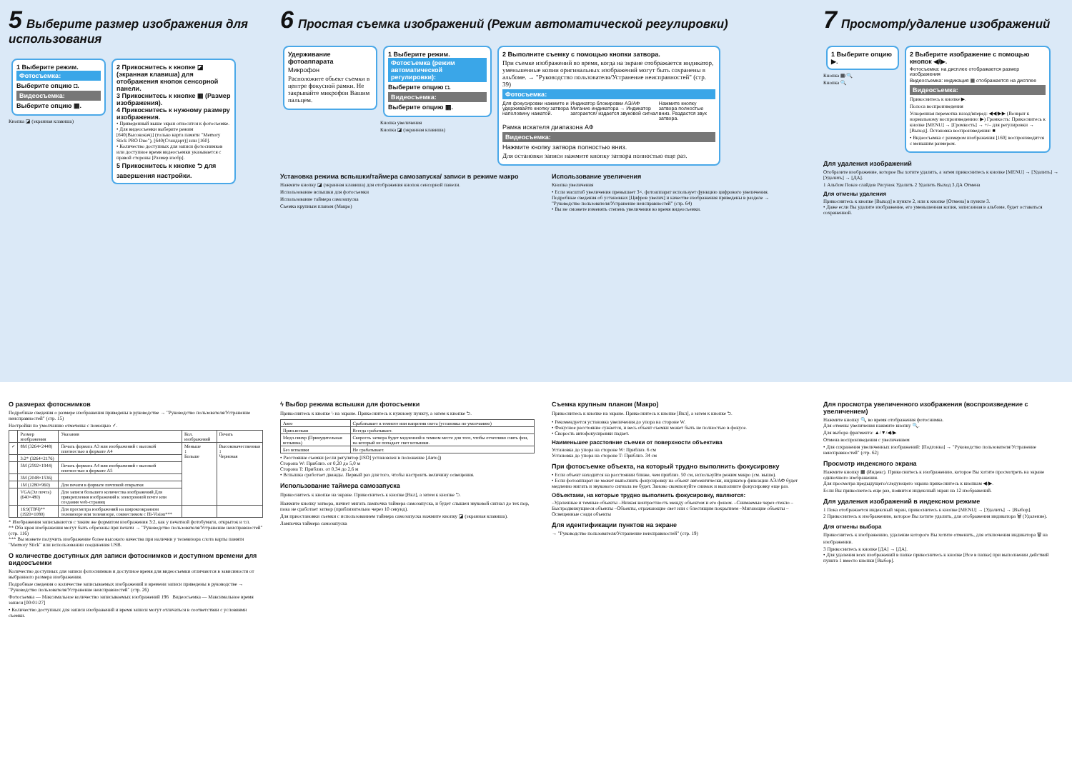5 Выберите размер изображения для использования
1 Выберите режим.
Фотосъемка:
Выберите опцию ◘.
Видеосъемка:
Выберите опцию ▦.
Кнопка ◪ (экранная клавиша)
2 Прикоснитесь к кнопке ◪ (экранная клавиша) для отображения кнопок сенсорной панели.
3 Прикоснитесь к кнопке ▦ (Размер изображения).
4 Прикоснитесь к нужному размеру изображения.
• Приведенный выше экран относится к фотосъемке.
• Для видеосъемки выберите режим [640(Высококач)] (только карта памяти "Memory Stick PRO Duo"), [640(Стандарт)] или [160].
• Количество доступных для записи фотоснимков или доступное время видеосъемки указывается с правой стороны [Размер изобр].
5 Прикоснитесь к кнопке ⮌ для завершения настройки.
6 Простая съемка изображений (Режим автоматической регулировки)
Удерживание фотоаппарата
Микрофон
Расположите объект съемки в центре фокусной рамки. Не закрывайте микрофон Вашим пальцем.
1 Выберите режим.
Фотосъемка (режим автоматической регулировки):
Выберите опцию ◘.
Видеосъемка:
Выберите опцию ▦.
Кнопка увеличения
Кнопка ◪ (экранная клавиша)
2 Выполните съемку с помощью кнопки затвора.
При съемке изображений во время, когда на экране отображается индикатор, уменьшенные копии оригинальных изображений могут быть сохранены в альбоме. → "Руководство пользователя/Устранение неисправностей" (стр. 39)
Фотосъемка:
Для фокусировки нажмите и удерживайте кнопку затвора наполовину нажатой.
Индикатор блокировки АЭ/АФ Мигание индикатора → Индикатор загорается/ издается звуковой сигнал
Нажмите кнопку затвора полностью вниз. Раздастся звук затвора.
Рамка искателя диапазона АФ
Видеосъемка:
Нажмите кнопку затвора полностью вниз.
Для остановки записи нажмите кнопку затвора полностью еще раз.
Установка режима вспышки/таймера самозапуска/ записи в режиме макро
Нажмите кнопку ◪ (экранная клавиша) для отображения кнопок сенсорной панели.
Использование вспышки для фотосъемки
Использование таймера самозапуска
Съемка крупным планом (Макро)
Использование увеличения
Кнопка увеличения
• Если масштаб увеличения превышает 3×, фотоаппарат использует функцию цифрового увеличения.
Подробные сведения об установках [Цифров увелич] и качестве изображения приведены в разделе → "Руководство пользователя/Устранение неисправностей" (стр. 64)
• Вы не сможете изменять степень увеличения во время видеосъемки.
7 Просмотр/удаление изображений
1 Выберите опцию ▶.
Кнопка ▦/🔍
Кнопка 🔍
2 Выберите изображение с помощью кнопок ◀/▶.
Фотосъемка: на дисплее отображается размер изображения
Видеосъемка: индикация ▦ отображается на дисплее
Видеосъемка:
Прикоснитесь к кнопке ▶.
Полоса воспроизведения
Ускоренная перемотка назад/вперед: ◀◀/▶▶ (Возврат к нормальному воспроизведению: ▶) Громкость: Прикоснитесь к кнопке [MENU] → [Громкость] → +/– для регулировки → [Выход]. Остановка воспроизведения: ■
• Видеосъемка с размером изображения [160] воспроизводится с меньшим размером.
Для удаления изображений
Отобразите изображение, которое Вы хотите удалить, а затем прикоснитесь к кнопке [MENU] → [Удалить] → [Удалить] → [ДА].
1 Альбом Показ слайдов Рисунок Удалить 2 Удалить Выход 3 ДА Отмена
Для отмены удаления
Прикоснитесь к кнопке [Выход] в пункте 2, или к кнопке [Отмена] в пункте 3.
• Даже если Вы удалите изображение, его уменьшенная копия, записанная в альбоме, будет оставаться сохраненной.
О размерах фотоснимков
Подробные сведения о размере изображения приведены в руководстве → "Руководство пользователя/Устранение неисправностей" (стр. 15)
Настройки по умолчанию отмечены с помощью ✓.
| | Размер изображения | Указания | Кол. изображений | Печать |
| --- | --- | --- | --- | --- |
| ✓ | 8M (3264×2448) | Печать формата А3 или изображений с высокой плотностью в формате А4 | Меньше ↕ Больше | Высококачественная ↕ Черновая |
| | 3:2* (3264×2176) | | | |
| | 5M (2592×1944) | Печать формата А4 или изображений с высокой плотностью в формате А5 | | |
| | 3M (2048×1536) | | | |
| | 1M (1280×960) | Для печати в формате почтовой открытки | | |
| | VGA(Эл почта) (640×480) | Для записи большего количества изображений Для прикрепления изображений к электронной почте или создания web-страниц | | |
| | 16:9(ТВЧ)** (1920×1080) | Для просмотра изображений на широкоэкранном телевизоре или телевизоре, совместимом с Hi-Vision*** | | |
* Изображения записываются с таким же форматом изображения 3:2, как у печатной фотобумаги, открыток и т.п.
** Оба края изображения могут быть обрезаны при печати → "Руководство пользователя/Устранение неисправностей" (стр. 116)
*** Вы можете получить изображение более высокого качества при наличии у телевизора слота карты памяти "Memory Stick" или использовании соединения USB.
О количестве доступных для записи фотоснимков и доступном времени для видеосъемки
Количество доступных для записи фотоснимков и доступное время для видеосъемки отличаются в зависимости от выбранного размера изображения.
Подробные сведения о количестве записываемых изображений и времени записи приведены в руководстве → "Руководство пользователя/Устранение неисправностей" (стр. 26)
Фотосъемка — Максимальное количество записываемых изображений 196 Видеосъемка — Максимальное время записи [00:01:27]
• Количество доступных для записи изображений и время записи могут отличаться в соответствии с условиями съемки.
ϟ Выбор режима вспышки для фотосъемки
Прикоснитесь к кнопке ϟ на экране. Прикоснитесь к нужному пункту, а затем к кнопке ⮌.
| Авто | Срабатывает в темноте или напротив света (установка по умолчанию) |
| Прин.вспыш | Всегда срабатывает. |
| Медл.синхр (Принудительная вспышка) | Скорость затвора будет медленной в темном месте для того, чтобы отчетливо снять фон, на который не попадает свет вспышки. |
| Без вспышки | Не срабатывает. |
• Расстояние съемки (если регулятор [ISO] установлен в положение [Авто])
Сторона W: Приблиз. от 0,20 до 5,0 м
Сторона T: Приблиз. от 0,34 до 2,6 м
• Вспышка сработает дважды. Первый раз для того, чтобы настроить величину освещения.
Использование таймера самозапуска
Прикоснитесь к кнопке на экране. Прикоснитесь к кнопке [Вкл], а затем к кнопке ⮌.
Нажмите кнопку затвора, начнет мигать лампочка таймера самозапуска, и будет слышен звуковой сигнал до тех пор, пока не сработает затвор (приблизительно через 10 секунд).
Для приостановки съемки с использованием таймера самозапуска нажмите кнопку ◪ (экранная клавиша).
Лампочка таймера самозапуска
Съемка крупным планом (Макро)
Прикоснитесь к кнопке на экране. Прикоснитесь к кнопке [Вкл], а затем к кнопке ⮌.
• Рекомендуется установка увеличения до упора на стороне W.
• Фокусное расстояние сужается, и весь объект съемки может быть не полностью в фокусе.
• Скорость автофокусировки падает.
Наименьшее расстояние съемки от поверхности объектива
Установка до упора на стороне W: Приблиз. 6 см
Установка до упора на стороне T: Приблиз. 34 см
При фотосъемке объекта, на который трудно выполнить фокусировку
• Если объект находится на расстоянии ближе, чем приблиз. 50 см, используйте режим макро (см. выше).
• Если фотоаппарат не может выполнить фокусировку на объект автоматически, индикатор фиксации АЭ/АФ будет медленно мигать и звукового сигнала не будет. Заново скомпонуйте снимок и выполните фокусировку еще раз.
Объектами, на которые трудно выполнить фокусировку, являются:
–Удаленные и темные объекты –Низкая контрастность между объектом и его фоном. –Снимаемые через стекло –Быстродвижущиеся объекты –Объекты, отражающие свет или с блестящим покрытием –Мигающие объекты –Освещенные сзади объекты
Для идентификации пунктов на экране
→ "Руководство пользователя/Устранение неисправностей" (стр. 19)
Для просмотра увеличенного изображения (воспроизведение с увеличением)
Нажмите кнопку 🔍 во время отображения фотоснимка.
Для отмены увеличения нажмите кнопку 🔍.
Для выбора фрагмента: ▲/▼/◀/▶
Отмена воспроизведения с увеличением
• Для сохранения увеличенных изображений: [Подгонка] → "Руководство пользователя/Устранение неисправностей" (стр. 62)
Просмотр индексного экрана
Нажмите кнопку ▦ (Индекс). Прикоснитесь к изображению, которое Вы хотите просмотреть на экране одиночного изображения.
Для просмотра предыдущего/следующего экрана прикоснитесь к кнопкам ◀/▶.
Если Вы прикоснетесь еще раз, появится индексный экран на 12 изображений.
Для удаления изображений в индексном режиме
1 Пока отображается индексный экран, прикоснитесь к кнопке [MENU] → [Удалить] → [Выбор].
2 Прикоснитесь к изображению, которое Вы хотите удалить, для отображения индикатора 🗑 (Удаление).
Для отмены выбора
Прикоснитесь к изображению, удаление которого Вы хотите отменить, для отключения индикатора 🗑 на изображении.
3 Прикоснитесь к кнопке [ДА] → [ДА].
• Для удаления всех изображений в папке прикоснитесь к кнопке [Все в папке] при выполнении действий пункта 1 вместо кнопки [Выбор].